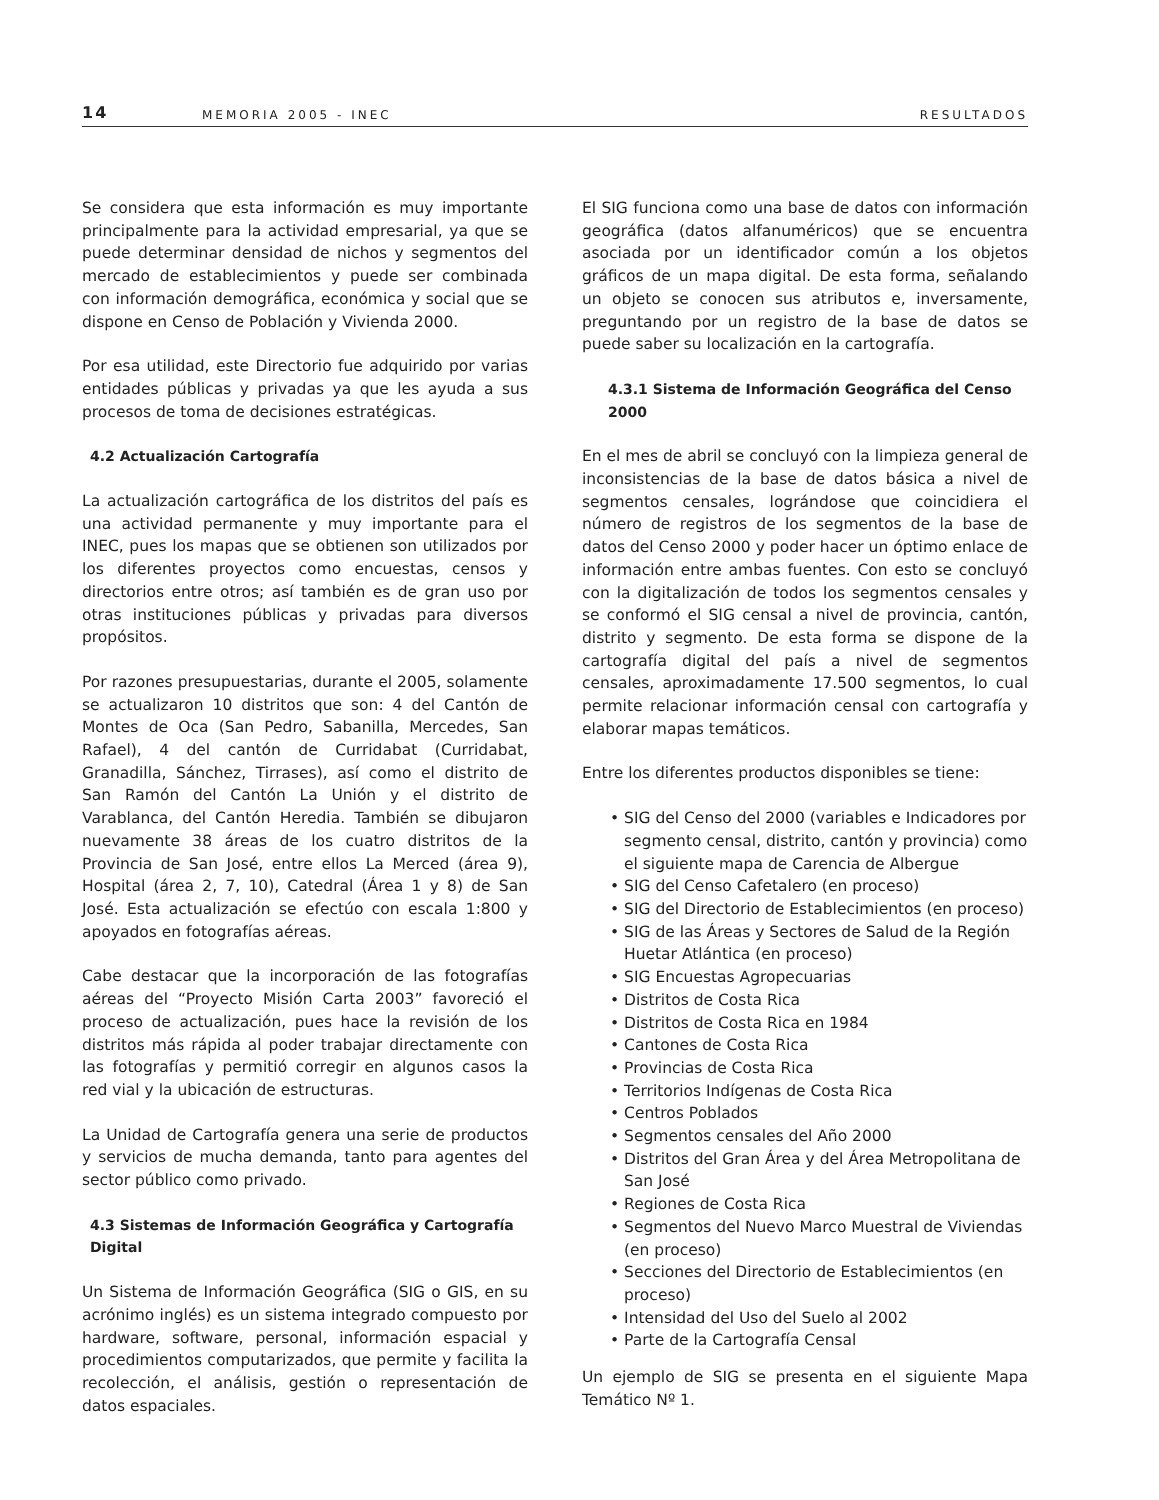14 MEMORIA 2005 - INEC RESULTADOS
Se considera que esta información es muy importante principalmente para la actividad empresarial, ya que se puede determinar densidad de nichos y segmentos del mercado de establecimientos y puede ser combinada con información demográfica, económica y social que se dispone en Censo de Población y Vivienda 2000.
Por esa utilidad, este Directorio fue adquirido por varias entidades públicas y privadas ya que les ayuda a sus procesos de toma de decisiones estratégicas.
4.2 Actualización Cartografía
La actualización cartográfica de los distritos del país es una actividad permanente y muy importante para el INEC, pues los mapas que se obtienen son utilizados por los diferentes proyectos como encuestas, censos y directorios entre otros; así también es de gran uso por otras instituciones públicas y privadas para diversos propósitos.
Por razones presupuestarias, durante el 2005, solamente se actualizaron 10 distritos que son: 4 del Cantón de Montes de Oca (San Pedro, Sabanilla, Mercedes, San Rafael), 4 del cantón de Curridabat (Curridabat, Granadilla, Sánchez, Tirrases), así como el distrito de San Ramón del Cantón La Unión y el distrito de Varablanca, del Cantón Heredia. También se dibujaron nuevamente 38 áreas de los cuatro distritos de la Provincia de San José, entre ellos La Merced (área 9), Hospital (área 2, 7, 10), Catedral (Área 1 y 8) de San José. Esta actualización se efectúo con escala 1:800 y apoyados en fotografías aéreas.
Cabe destacar que la incorporación de las fotografías aéreas del “Proyecto Misión Carta 2003” favoreció el proceso de actualización, pues hace la revisión de los distritos más rápida al poder trabajar directamente con las fotografías y permitió corregir en algunos casos la red vial y la ubicación de estructuras.
La Unidad de Cartografía genera una serie de productos y servicios de mucha demanda, tanto para agentes del sector público como privado.
4.3 Sistemas de Información Geográfica y Cartografía Digital
Un Sistema de Información Geográfica (SIG o GIS, en su acrónimo inglés) es un sistema integrado compuesto por hardware, software, personal, información espacial y procedimientos computarizados, que permite y facilita la recolección, el análisis, gestión o representación de datos espaciales.
El SIG funciona como una base de datos con información geográfica (datos alfanuméricos) que se encuentra asociada por un identificador común a los objetos gráficos de un mapa digital. De esta forma, señalando un objeto se conocen sus atributos e, inversamente, preguntando por un registro de la base de datos se puede saber su localización en la cartografía.
4.3.1 Sistema de Información Geográfica del Censo 2000
En el mes de abril se concluyó con la limpieza general de inconsistencias de la base de datos básica a nivel de segmentos censales, lográndose que coincidiera el número de registros de los segmentos de la base de datos del Censo 2000 y poder hacer un óptimo enlace de información entre ambas fuentes. Con esto se concluyó con la digitalización de todos los segmentos censales y se conformó el SIG censal a nivel de provincia, cantón, distrito y segmento. De esta forma se dispone de la cartografía digital del país a nivel de segmentos censales, aproximadamente 17.500 segmentos, lo cual permite relacionar información censal con cartografía y elaborar mapas temáticos.
Entre los diferentes productos disponibles se tiene:
• SIG del Censo del 2000 (variables e Indicadores por segmento censal, distrito, cantón y provincia) como el siguiente mapa de Carencia de Albergue
• SIG del Censo Cafetalero (en proceso)
• SIG del Directorio de Establecimientos (en proceso)
• SIG de las Áreas y Sectores de Salud de la Región Huetar Atlántica (en proceso)
• SIG Encuestas Agropecuarias
• Distritos de Costa Rica
• Distritos de Costa Rica en 1984
• Cantones de Costa Rica
• Provincias de Costa Rica
• Territorios Indígenas de Costa Rica
• Centros Poblados
• Segmentos censales del Año 2000
• Distritos del Gran Área y del Área Metropolitana de San José
• Regiones de Costa Rica
• Segmentos del Nuevo Marco Muestral de Viviendas (en proceso)
• Secciones del Directorio de Establecimientos (en proceso)
• Intensidad del Uso del Suelo al 2002
• Parte de la Cartografía Censal
Un ejemplo de SIG se presenta en el siguiente Mapa Temático Nº 1.